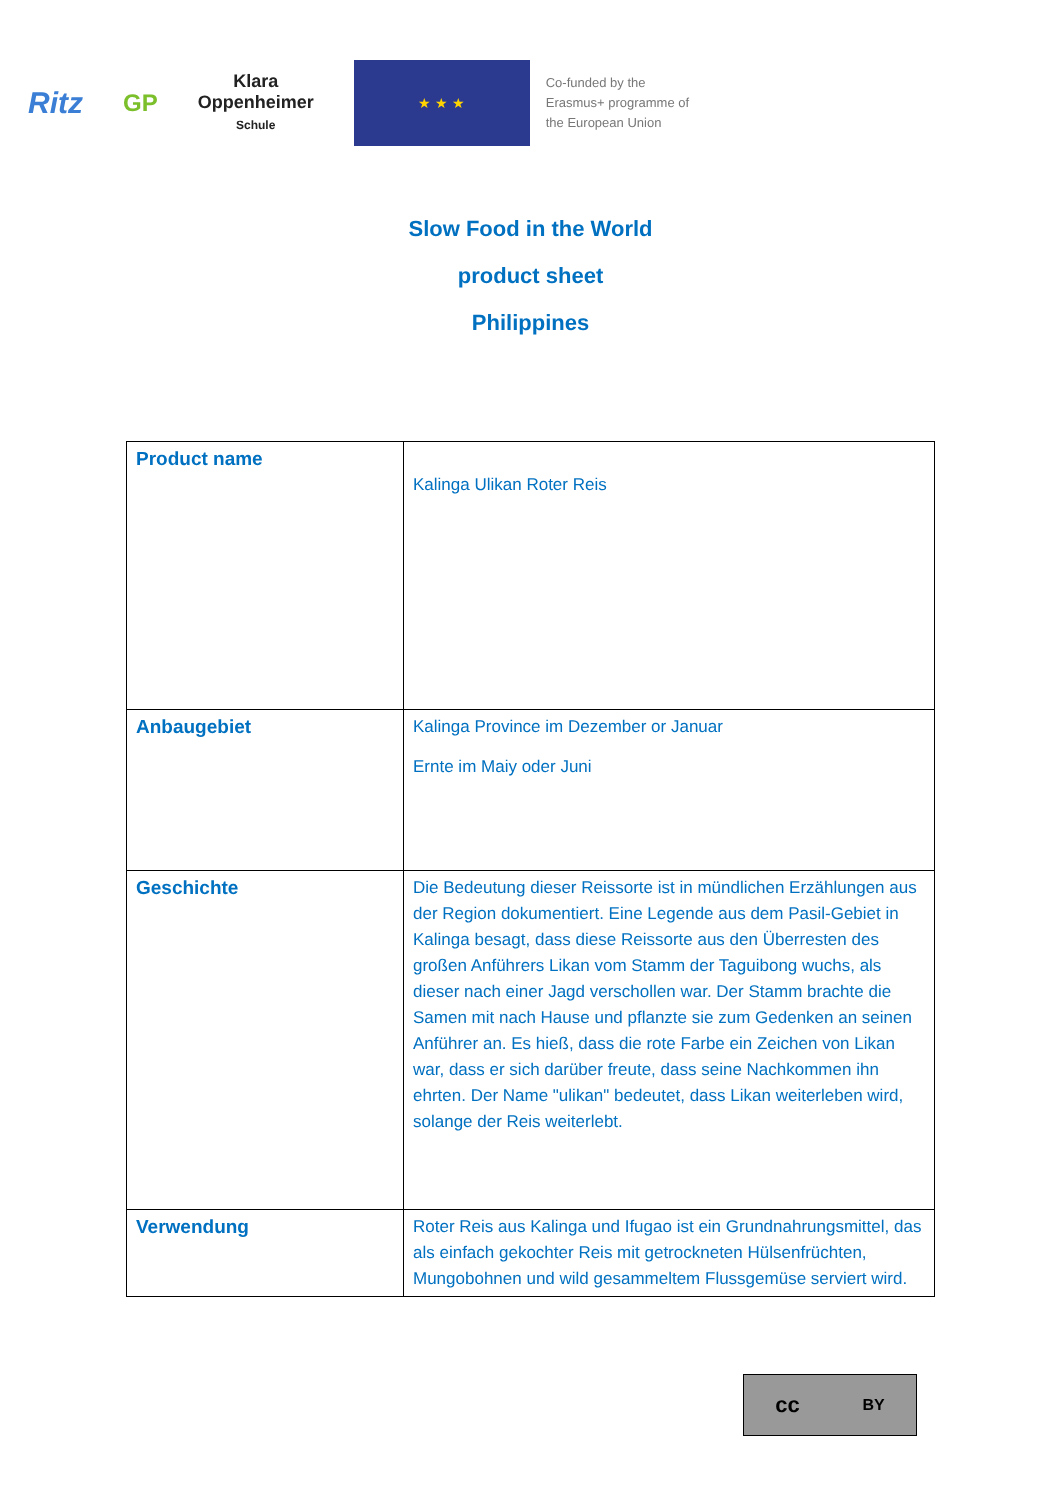Ritz
GP
Klara
Oppenheimer
Schule
★ ★ ★
Co-funded by the
Erasmus+ programme of
the European Union
Slow Food in the World
product sheet
Philippines
| Product name | Kalinga Ulikan Roter Reis |
| Anbaugebiet | Kalinga Province im Dezember or Januar Ernte im Maiy oder Juni |
| Geschichte | Die Bedeutung dieser Reissorte ist in mündlichen Erzählungen aus der Region dokumentiert. Eine Legende aus dem Pasil-Gebiet in Kalinga besagt, dass diese Reissorte aus den Überresten des großen Anführers Likan vom Stamm der Taguibong wuchs, als dieser nach einer Jagd verschollen war. Der Stamm brachte die Samen mit nach Hause und pflanzte sie zum Gedenken an seinen Anführer an. Es hieß, dass die rote Farbe ein Zeichen von Likan war, dass er sich darüber freute, dass seine Nachkommen ihn ehrten. Der Name "ulikan" bedeutet, dass Likan weiterleben wird, solange der Reis weiterlebt. |
| Verwendung | Roter Reis aus Kalinga und Ifugao ist ein Grundnahrungsmittel, das als einfach gekochter Reis mit getrockneten Hülsenfrüchten, Mungobohnen und wild gesammeltem Flussgemüse serviert wird. |
cc BY